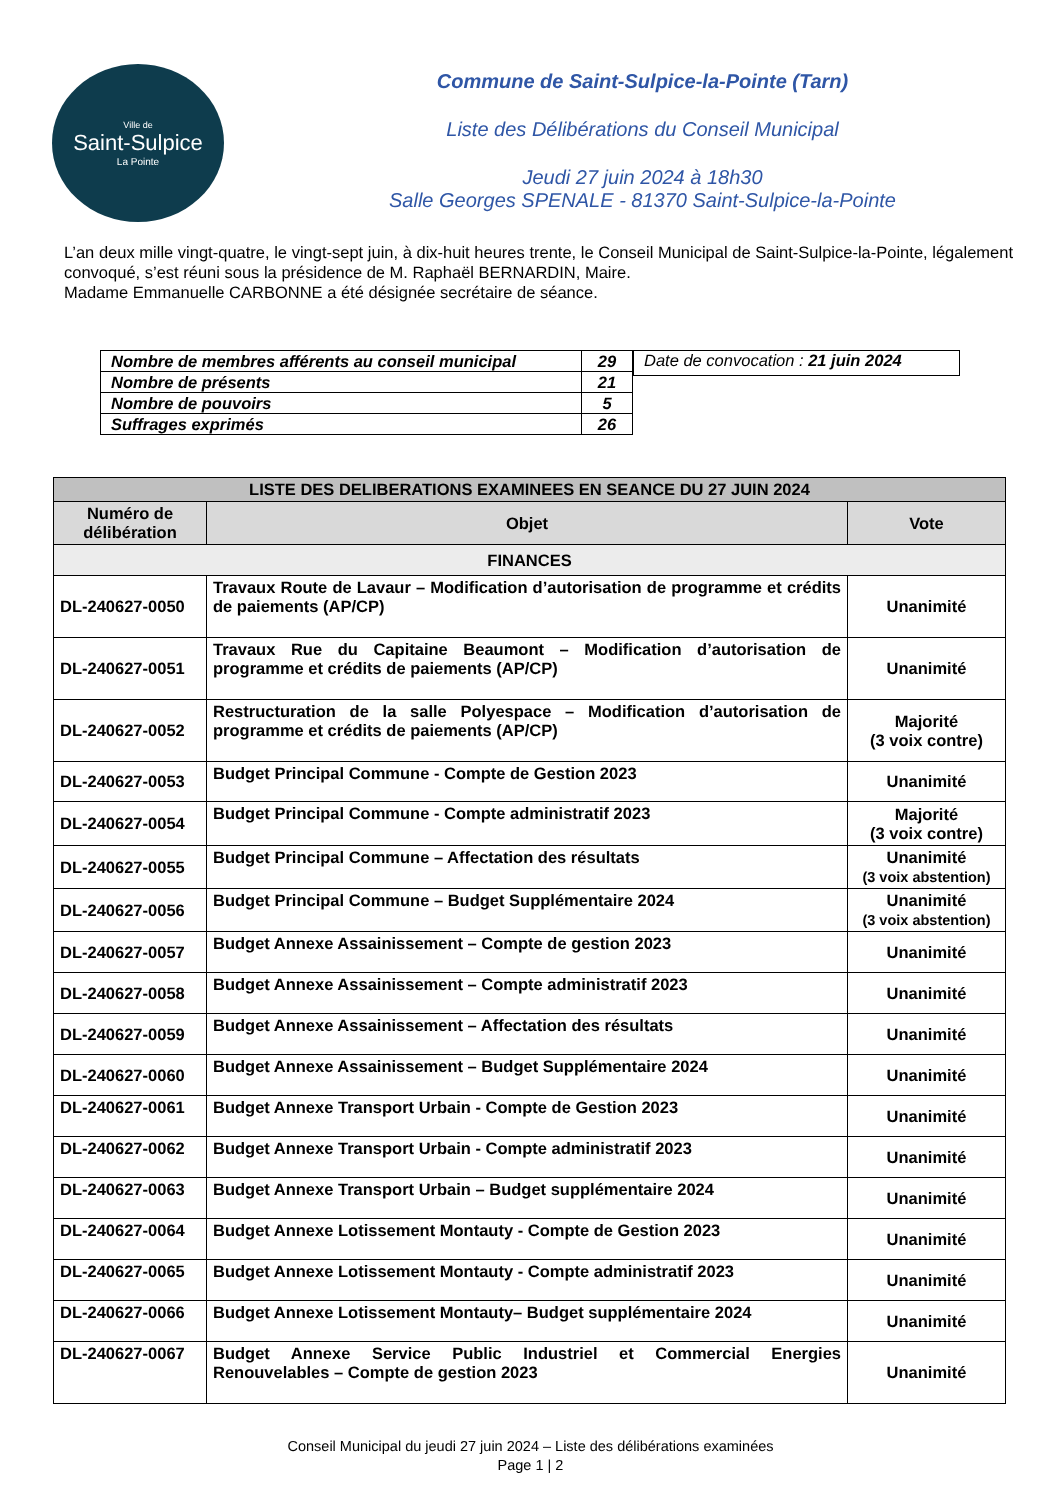Ville de
Saint-Sulpice
La Pointe
Commune de Saint-Sulpice-la-Pointe (Tarn)
Liste des Délibérations du Conseil Municipal
Jeudi 27 juin 2024 à 18h30
Salle Georges SPENALE - 81370 Saint-Sulpice-la-Pointe
L’an deux mille vingt-quatre, le vingt-sept juin, à dix-huit heures trente, le Conseil Municipal de Saint-Sulpice-la-Pointe, légalement convoqué, s’est réuni sous la présidence de M. Raphaël BERNARDIN, Maire.
Madame Emmanuelle CARBONNE a été désignée secrétaire de séance.
| Nombre de membres afférents au conseil municipal | 29 |
| Nombre de présents | 21 |
| Nombre de pouvoirs | 5 |
| Suffrages exprimés | 26 |
Date de convocation : 21 juin 2024
| LISTE DES DELIBERATIONS EXAMINEES EN SEANCE DU 27 JUIN 2024 | | |
| --- | --- | --- |
| Numéro de délibération | Objet | Vote |
| FINANCES | | |
| DL-240627-0050 | Travaux Route de Lavaur – Modification d’autorisation de programme et crédits de paiements (AP/CP) | Unanimité |
| DL-240627-0051 | Travaux Rue du Capitaine Beaumont – Modification d’autorisation de programme et crédits de paiements (AP/CP) | Unanimité |
| DL-240627-0052 | Restructuration de la salle Polyespace – Modification d’autorisation de programme et crédits de paiements (AP/CP) | Majorité (3 voix contre) |
| DL-240627-0053 | Budget Principal Commune - Compte de Gestion 2023 | Unanimité |
| DL-240627-0054 | Budget Principal Commune - Compte administratif 2023 | Majorité (3 voix contre) |
| DL-240627-0055 | Budget Principal Commune – Affectation des résultats | Unanimité (3 voix abstention) |
| DL-240627-0056 | Budget Principal Commune – Budget Supplémentaire 2024 | Unanimité (3 voix abstention) |
| DL-240627-0057 | Budget Annexe Assainissement – Compte de gestion 2023 | Unanimité |
| DL-240627-0058 | Budget Annexe Assainissement – Compte administratif 2023 | Unanimité |
| DL-240627-0059 | Budget Annexe Assainissement – Affectation des résultats | Unanimité |
| DL-240627-0060 | Budget Annexe Assainissement – Budget Supplémentaire 2024 | Unanimité |
| DL-240627-0061 | Budget Annexe Transport Urbain - Compte de Gestion 2023 | Unanimité |
| DL-240627-0062 | Budget Annexe Transport Urbain - Compte administratif 2023 | Unanimité |
| DL-240627-0063 | Budget Annexe Transport Urbain – Budget supplémentaire 2024 | Unanimité |
| DL-240627-0064 | Budget Annexe Lotissement Montauty - Compte de Gestion 2023 | Unanimité |
| DL-240627-0065 | Budget Annexe Lotissement Montauty - Compte administratif 2023 | Unanimité |
| DL-240627-0066 | Budget Annexe Lotissement Montauty– Budget supplémentaire 2024 | Unanimité |
| DL-240627-0067 | Budget Annexe Service Public Industriel et Commercial Energies Renouvelables – Compte de gestion 2023 | Unanimité |
Conseil Municipal du jeudi 27 juin 2024 – Liste des délibérations examinées
Page 1 | 2